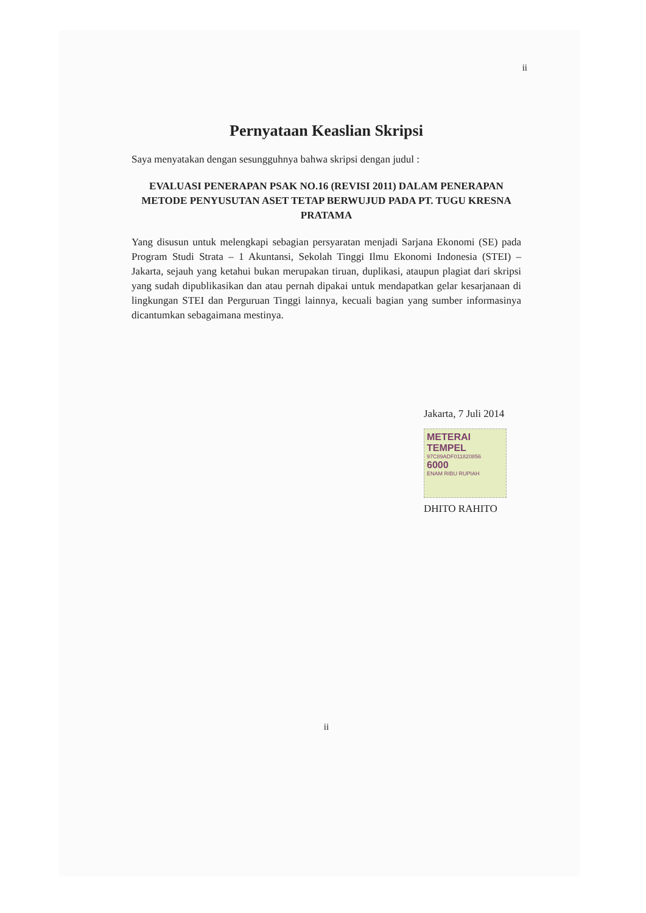ii
Pernyataan Keaslian Skripsi
Saya menyatakan dengan sesungguhnya bahwa skripsi dengan judul :
EVALUASI PENERAPAN PSAK NO.16 (REVISI 2011) DALAM PENERAPAN METODE PENYUSUTAN ASET TETAP BERWUJUD PADA PT. TUGU KRESNA PRATAMA
Yang disusun untuk melengkapi sebagian persyaratan menjadi Sarjana Ekonomi (SE) pada Program Studi Strata – 1 Akuntansi, Sekolah Tinggi Ilmu Ekonomi Indonesia (STEI) – Jakarta, sejauh yang ketahui bukan merupakan tiruan, duplikasi, ataupun plagiat dari skripsi yang sudah dipublikasikan dan atau pernah dipakai untuk mendapatkan gelar kesarjanaan di lingkungan STEI dan Perguruan Tinggi lainnya, kecuali bagian yang sumber informasinya dicantumkan sebagaimana mestinya.
Jakarta, 7 Juli 2014
METERAI TEMPEL
97C89ADF011820856
6000
ENAM RIBU RUPIAH
DHITO RAHITO
ii